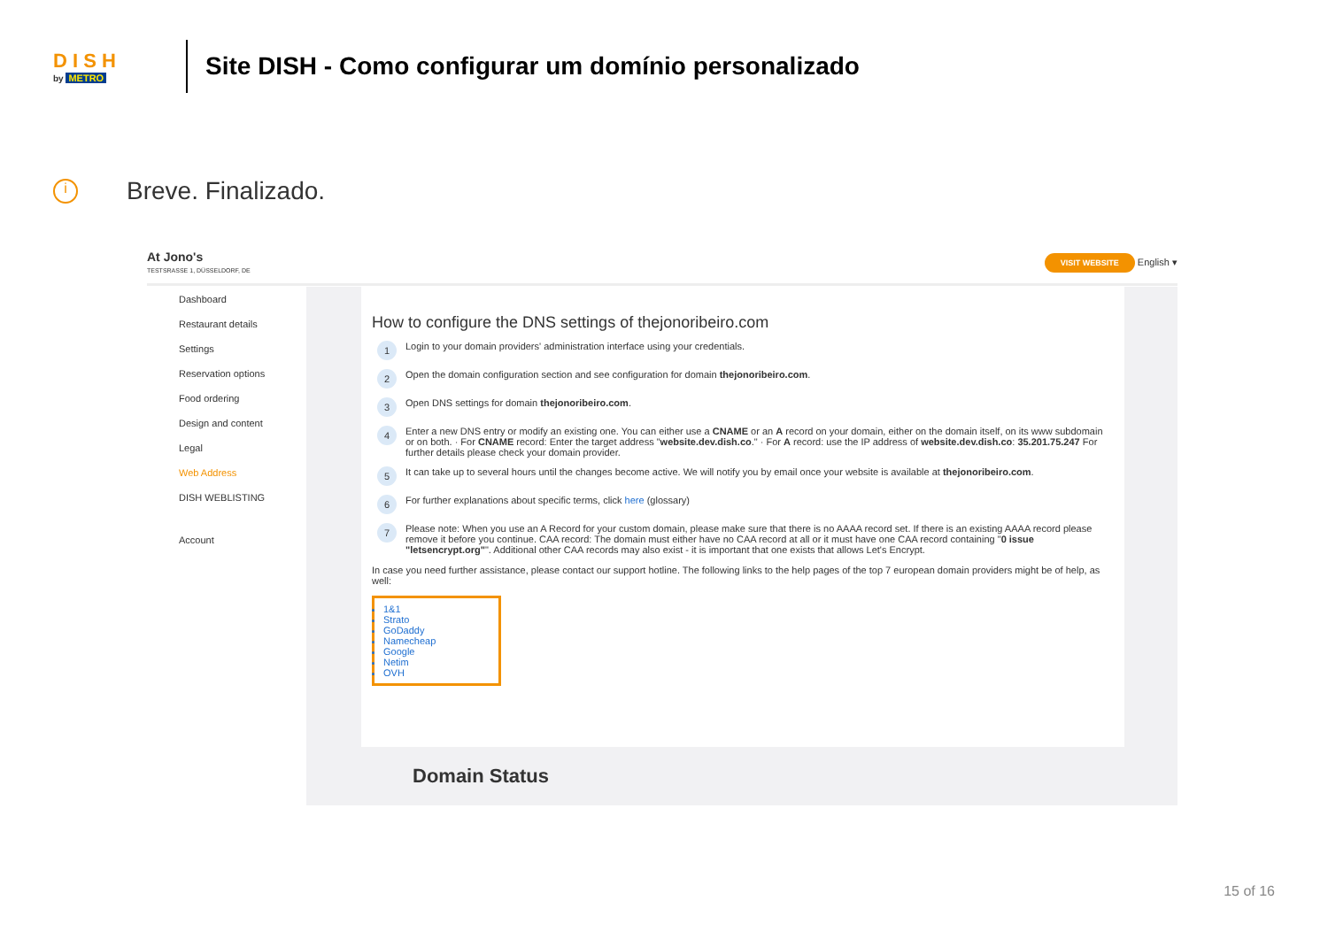D I S H
by METRO
Site DISH - Como configurar um domínio personalizado
i Breve. Finalizado.
At Jono's
TESTSRASSE 1, DÜSSELDORF, DE
VISIT WEBSITE English ▾
Dashboard
Restaurant details
Settings
Reservation options
Food ordering
Design and content
Legal
Web Address
DISH WEBLISTING
Account
How to configure the DNS settings of thejonoribeiro.com
1 Login to your domain providers' administration interface using your credentials.
2 Open the domain configuration section and see configuration for domain thejonoribeiro.com.
3 Open DNS settings for domain thejonoribeiro.com.
4 Enter a new DNS entry or modify an existing one. You can either use a CNAME or an A record on your domain, either on the domain itself, on its www subdomain or on both. · For CNAME record: Enter the target address "website.dev.dish.co." · For A record: use the IP address of website.dev.dish.co: 35.201.75.247 For further details please check your domain provider.
5 It can take up to several hours until the changes become active. We will notify you by email once your website is available at thejonoribeiro.com.
6 For further explanations about specific terms, click here (glossary)
7 Please note: When you use an A Record for your custom domain, please make sure that there is no AAAA record set. If there is an existing AAAA record please remove it before you continue. CAA record: The domain must either have no CAA record at all or it must have one CAA record containing "0 issue "letsencrypt.org"". Additional other CAA records may also exist - it is important that one exists that allows Let's Encrypt.
In case you need further assistance, please contact our support hotline. The following links to the help pages of the top 7 european domain providers might be of help, as well:
1&1
Strato
GoDaddy
Namecheap
Google
Netim
OVH
Domain Status
15 of 16